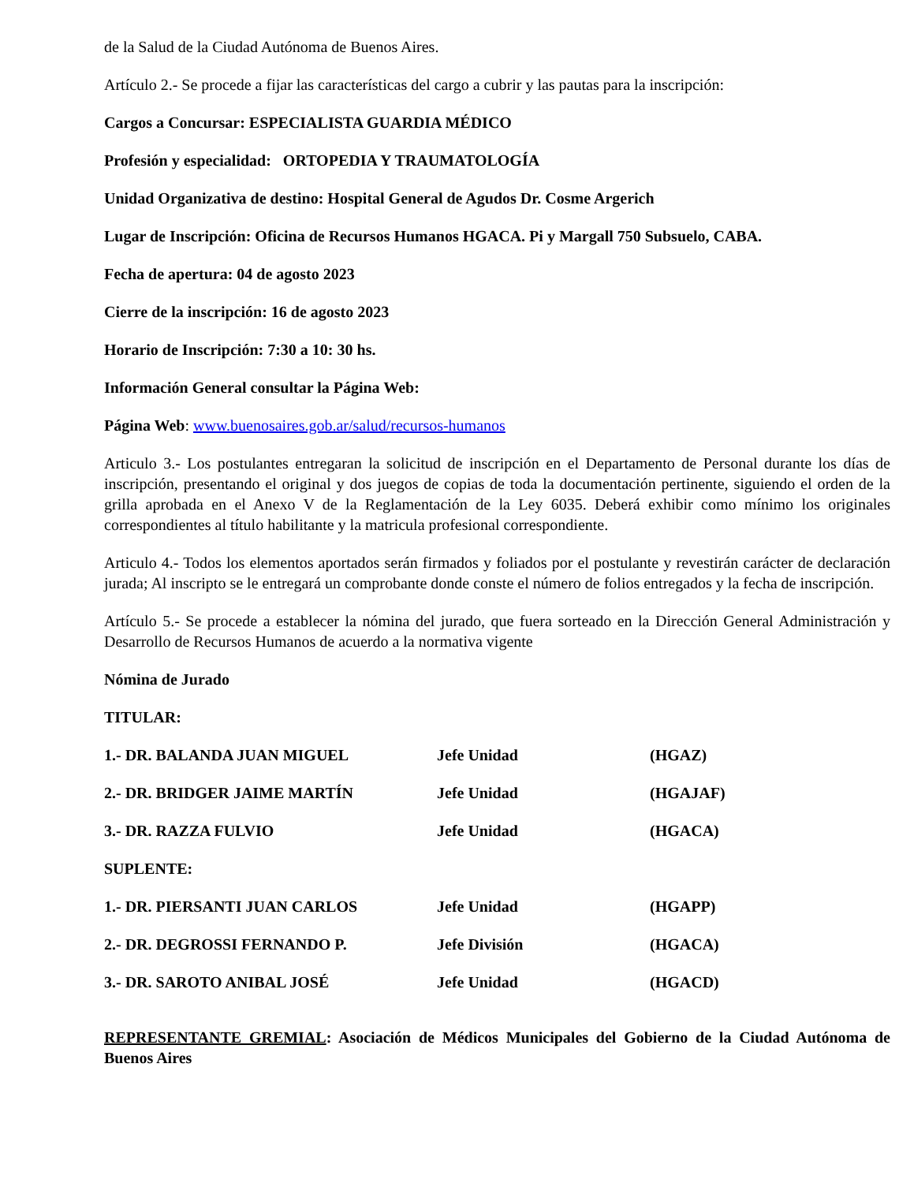de la Salud de la Ciudad Autónoma de Buenos Aires.
Artículo 2.- Se procede a fijar las características del cargo a cubrir y las pautas para la inscripción:
Cargos a Concursar: ESPECIALISTA GUARDIA MÉDICO
Profesión y especialidad: ORTOPEDIA Y TRAUMATOLOGÍA
Unidad Organizativa de destino: Hospital General de Agudos Dr. Cosme Argerich
Lugar de Inscripción: Oficina de Recursos Humanos HGACA. Pi y Margall 750 Subsuelo, CABA.
Fecha de apertura: 04 de agosto 2023
Cierre de la inscripción: 16 de agosto 2023
Horario de Inscripción: 7:30 a 10: 30 hs.
Información General consultar la Página Web:
Página Web: www.buenosaires.gob.ar/salud/recursos-humanos
Articulo 3.- Los postulantes entregaran la solicitud de inscripción en el Departamento de Personal durante los días de inscripción, presentando el original y dos juegos de copias de toda la documentación pertinente, siguiendo el orden de la grilla aprobada en el Anexo V de la Reglamentación de la Ley 6035. Deberá exhibir como mínimo los originales correspondientes al título habilitante y la matricula profesional correspondiente.
Articulo 4.- Todos los elementos aportados serán firmados y foliados por el postulante y revestirán carácter de declaración jurada; Al inscripto se le entregará un comprobante donde conste el número de folios entregados y la fecha de inscripción.
Artículo 5.- Se procede a establecer la nómina del jurado, que fuera sorteado en la Dirección General Administración y Desarrollo de Recursos Humanos de acuerdo a la normativa vigente
Nómina de Jurado
TITULAR:
| 1.- DR. BALANDA JUAN MIGUEL | Jefe Unidad | (HGAZ) |
| 2.- DR. BRIDGER JAIME MARTÍN | Jefe Unidad | (HGAJAF) |
| 3.- DR. RAZZA FULVIO | Jefe Unidad | (HGACA) |
| SUPLENTE: | | |
| 1.- DR. PIERSANTI JUAN CARLOS | Jefe Unidad | (HGAPP) |
| 2.- DR. DEGROSSI FERNANDO P. | Jefe División | (HGACA) |
| 3.- DR. SAROTO ANIBAL JOSÉ | Jefe Unidad | (HGACD) |
REPRESENTANTE GREMIAL: Asociación de Médicos Municipales del Gobierno de la Ciudad Autónoma de Buenos Aires